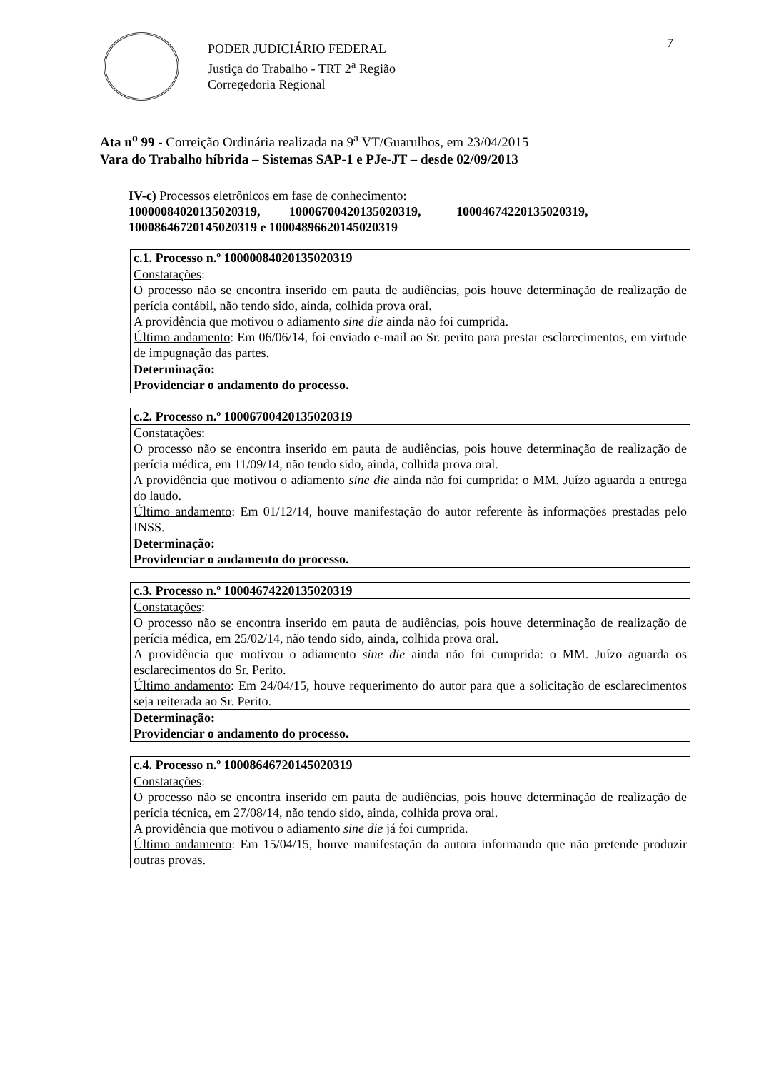PODER JUDICIÁRIO FEDERAL
Justiça do Trabalho - TRT 2<sup>a</sup> Região
Corregedoria Regional
7
Ata n<sup>o</sup> 99 - Correição Ordinária realizada na 9<sup>a</sup> VT/Guarulhos, em 23/04/2015
Vara do Trabalho híbrida – Sistemas SAP-1 e PJe-JT – desde 02/09/2013
IV-c) Processos eletrônicos em fase de conhecimento:
10000084020135020319, 10006700420135020319, 10004674220135020319, 10008646720145020319 e 10004896620145020319
| c.1. Processo n.º 10000084020135020319 |
| Constatações : O processo não se encontra inserido em pauta de audiências, pois houve determinação de realização de perícia contábil, não tendo sido, ainda, colhida prova oral. A providência que motivou o adiamento sine die ainda não foi cumprida. Último andamento : Em 06/06/14, foi enviado e-mail ao Sr. perito para prestar esclarecimentos, em virtude de impugnação das partes. |
| Determinação: Providenciar o andamento do processo. |
| c.2. Processo n.º 10006700420135020319 |
| Constatações : O processo não se encontra inserido em pauta de audiências, pois houve determinação de realização de perícia médica, em 11/09/14, não tendo sido, ainda, colhida prova oral. A providência que motivou o adiamento sine die ainda não foi cumprida: o MM. Juízo aguarda a entrega do laudo. Último andamento : Em 01/12/14, houve manifestação do autor referente às informações prestadas pelo INSS. |
| Determinação: Providenciar o andamento do processo. |
| c.3. Processo n.º 10004674220135020319 |
| Constatações : O processo não se encontra inserido em pauta de audiências, pois houve determinação de realização de perícia médica, em 25/02/14, não tendo sido, ainda, colhida prova oral. A providência que motivou o adiamento sine die ainda não foi cumprida: o MM. Juízo aguarda os esclarecimentos do Sr. Perito. Último andamento : Em 24/04/15, houve requerimento do autor para que a solicitação de esclarecimentos seja reiterada ao Sr. Perito. |
| Determinação: Providenciar o andamento do processo. |
| c.4. Processo n.º 10008646720145020319 |
| Constatações : O processo não se encontra inserido em pauta de audiências, pois houve determinação de realização de perícia técnica, em 27/08/14, não tendo sido, ainda, colhida prova oral. A providência que motivou o adiamento sine die já foi cumprida. Último andamento : Em 15/04/15, houve manifestação da autora informando que não pretende produzir outras provas. |